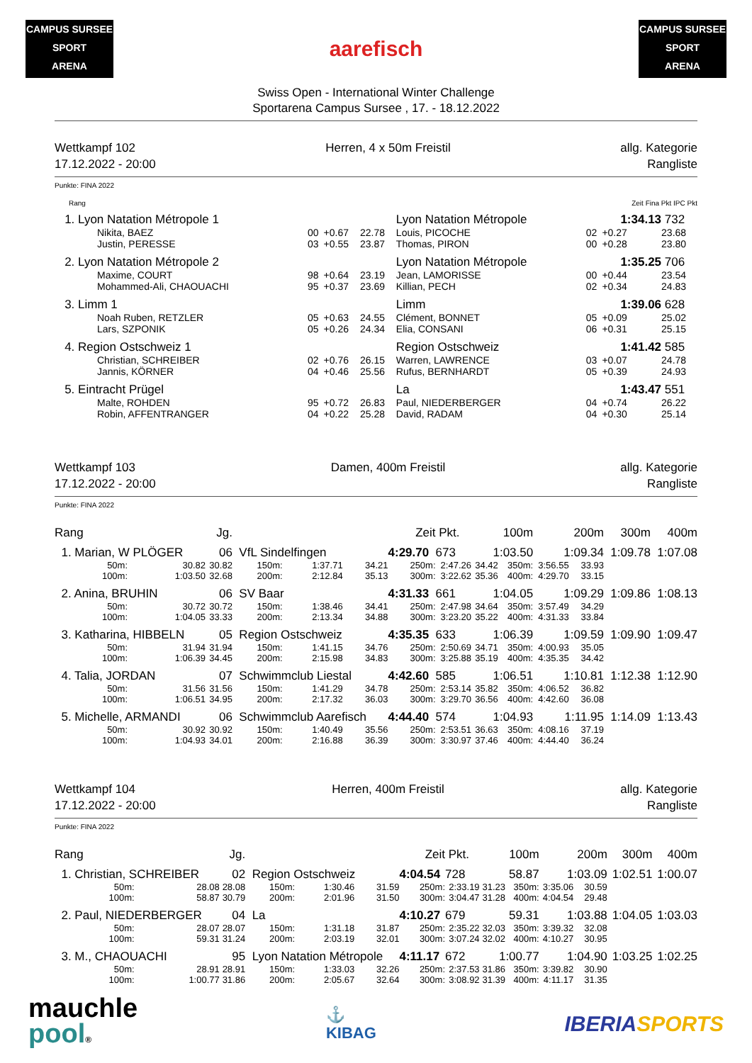CAMPUS SURSEE
SPORT
ARENA
aarefisch
CAMPUS SURSEE
SPORT
ARENA
Swiss Open - International Winter Challenge
Sportarena Campus Sursee , 17. - 18.12.2022
Wettkampf 102
17.12.2022 - 20:00
Herren, 4 x 50m Freistil allg. Kategorie
Rangliste
Punkte: FINA 2022
| Rang | | | | Zeit Fina Pkt IPC Pkt | | | |
| 1. Lyon Natation Métropole 1 | | | | Lyon Natation Métropole | | 1:34.13 | 732 |
| Nikita, BAEZ | 00 | +0.67 | 22.78 | Louis, PICOCHE | 02 | +0.27 | 23.68 |
| Justin, PERESSE | 03 | +0.55 | 23.87 | Thomas, PIRON | 00 | +0.28 | 23.80 |
| 2. Lyon Natation Métropole 2 | | | | Lyon Natation Métropole | | 1:35.25 | 706 |
| Maxime, COURT | 98 | +0.64 | 23.19 | Jean, LAMORISSE | 00 | +0.44 | 23.54 |
| Mohammed-Ali, CHAOUACHI | 95 | +0.37 | 23.69 | Killian, PECH | 02 | +0.34 | 24.83 |
| 3. Limm 1 | | | | Limm | | 1:39.06 | 628 |
| Noah Ruben, RETZLER | 05 | +0.63 | 24.55 | Clément, BONNET | 05 | +0.09 | 25.02 |
| Lars, SZPONIK | 05 | +0.26 | 24.34 | Elia, CONSANI | 06 | +0.31 | 25.15 |
| 4. Region Ostschweiz 1 | | | | Region Ostschweiz | | 1:41.42 | 585 |
| Christian, SCHREIBER | 02 | +0.76 | 26.15 | Warren, LAWRENCE | 03 | +0.07 | 24.78 |
| Jannis, KÖRNER | 04 | +0.46 | 25.56 | Rufus, BERNHARDT | 05 | +0.39 | 24.93 |
| 5. Eintracht Prügel | | | | La | | 1:43.47 | 551 |
| Malte, ROHDEN | 95 | +0.72 | 26.83 | Paul, NIEDERBERGER | 04 | +0.74 | 26.22 |
| Robin, AFFENTRANGER | 04 | +0.22 | 25.28 | David, RADAM | 04 | +0.30 | 25.14 |
Wettkampf 103
17.12.2022 - 20:00
Damen, 400m Freistil allg. Kategorie
Rangliste
Punkte: FINA 2022
| Rang | | Jg. | | | | Zeit | Pkt. | | 100m | | 200m | 300m | 400m |
| 1. Marian, W PLÖGER | | 06 | VfL Sindelfingen | | | 4:29.70 | 673 | 1:03.50 | | 1:09.34 | | 1:09.78 | 1:07.08 |
| 50m: | 30.82 | 30.82 | 150m: | 1:37.71 | 34.21 | 250m: | 2:47.26 | 34.42 | 350m: | 3:56.55 | 33.93 | | |
| 100m: | 1:03.50 | 32.68 | 200m: | 2:12.84 | 35.13 | 300m: | 3:22.62 | 35.36 | 400m: | 4:29.70 | 33.15 | | |
| 2. Anina, BRUHIN | | 06 | SV Baar | | | 4:31.33 | 661 | 1:04.05 | | 1:09.29 | | 1:09.86 | 1:08.13 |
| 50m: | 30.72 | 30.72 | 150m: | 1:38.46 | 34.41 | 250m: | 2:47.98 | 34.64 | 350m: | 3:57.49 | 34.29 | | |
| 100m: | 1:04.05 | 33.33 | 200m: | 2:13.34 | 34.88 | 300m: | 3:23.20 | 35.22 | 400m: | 4:31.33 | 33.84 | | |
| 3. Katharina, HIBBELN | | 05 | Region Ostschweiz | | | 4:35.35 | 633 | 1:06.39 | | 1:09.59 | | 1:09.90 | 1:09.47 |
| 50m: | 31.94 | 31.94 | 150m: | 1:41.15 | 34.76 | 250m: | 2:50.69 | 34.71 | 350m: | 4:00.93 | 35.05 | | |
| 100m: | 1:06.39 | 34.45 | 200m: | 2:15.98 | 34.83 | 300m: | 3:25.88 | 35.19 | 400m: | 4:35.35 | 34.42 | | |
| 4. Talia, JORDAN | | 07 | Schwimmclub Liestal | | | 4:42.60 | 585 | 1:06.51 | | 1:10.81 | | 1:12.38 | 1:12.90 |
| 50m: | 31.56 | 31.56 | 150m: | 1:41.29 | 34.78 | 250m: | 2:53.14 | 35.82 | 350m: | 4:06.52 | 36.82 | | |
| 100m: | 1:06.51 | 34.95 | 200m: | 2:17.32 | 36.03 | 300m: | 3:29.70 | 36.56 | 400m: | 4:42.60 | 36.08 | | |
| 5. Michelle, ARMANDI | | 06 | Schwimmclub Aarefisch | | | 4:44.40 | 574 | 1:04.93 | | 1:11.95 | | 1:14.09 | 1:13.43 |
| 50m: | 30.92 | 30.92 | 150m: | 1:40.49 | 35.56 | 250m: | 2:53.51 | 36.63 | 350m: | 4:08.16 | 37.19 | | |
| 100m: | 1:04.93 | 34.01 | 200m: | 2:16.88 | 36.39 | 300m: | 3:30.97 | 37.46 | 400m: | 4:44.40 | 36.24 | | |
Wettkampf 104
17.12.2022 - 20:00
Herren, 400m Freistil allg. Kategorie
Rangliste
Punkte: FINA 2022
| Rang | | Jg. | | | | Zeit | Pkt. | | 100m | | 200m | 300m | 400m |
| 1. Christian, SCHREIBER | | 02 | Region Ostschweiz | | | 4:04.54 | 728 | 58.87 | | 1:03.09 | | 1:02.51 | 1:00.07 |
| 50m: | 28.08 | 28.08 | 150m: | 1:30.46 | 31.59 | 250m: | 2:33.19 | 31.23 | 350m: | 3:35.06 | 30.59 | | |
| 100m: | 58.87 | 30.79 | 200m: | 2:01.96 | 31.50 | 300m: | 3:04.47 | 31.28 | 400m: | 4:04.54 | 29.48 | | |
| 2. Paul, NIEDERBERGER | | 04 | La | | | 4:10.27 | 679 | 59.31 | | 1:03.88 | | 1:04.05 | 1:03.03 |
| 50m: | 28.07 | 28.07 | 150m: | 1:31.18 | 31.87 | 250m: | 2:35.22 | 32.03 | 350m: | 3:39.32 | 32.08 | | |
| 100m: | 59.31 | 31.24 | 200m: | 2:03.19 | 32.01 | 300m: | 3:07.24 | 32.02 | 400m: | 4:10.27 | 30.95 | | |
| 3. M., CHAOUACHI | | 95 | Lyon Natation Métropole | | | 4:11.17 | 672 | 1:00.77 | | 1:04.90 | | 1:03.25 | 1:02.25 |
| 50m: | 28.91 | 28.91 | 150m: | 1:33.03 | 32.26 | 250m: | 2:37.53 | 31.86 | 350m: | 3:39.82 | 30.90 | | |
| 100m: | 1:00.77 | 31.86 | 200m: | 2:05.67 | 32.64 | 300m: | 3:08.92 | 31.39 | 400m: | 4:11.17 | 31.35 | | |
mauchle
pool®
⚓
KIBAG
IBERIASPORTS